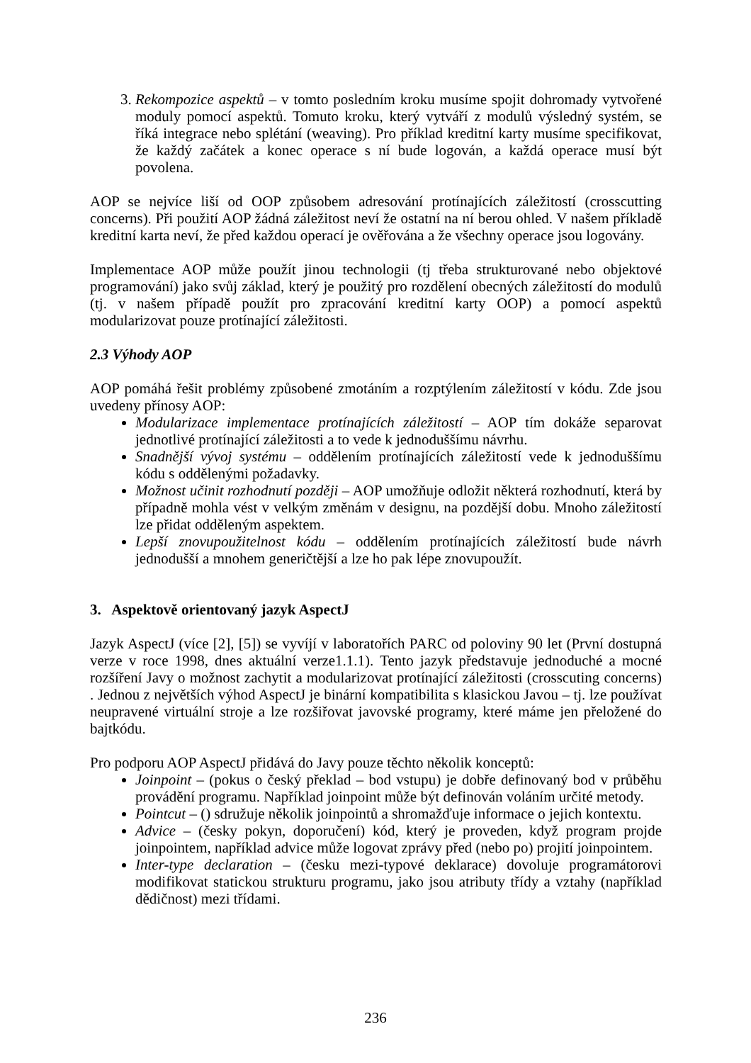3. Rekompozice aspektů – v tomto posledním kroku musíme spojit dohromady vytvořené moduly pomocí aspektů. Tomuto kroku, který vytváří z modulů výsledný systém, se říká integrace nebo splétání (weaving). Pro příklad kreditní karty musíme specifikovat, že každý začátek a konec operace s ní bude logován, a každá operace musí být povolena.
AOP se nejvíce liší od OOP způsobem adresování protínajících záležitostí (crosscutting concerns). Při použití AOP žádná záležitost neví že ostatní na ní berou ohled. V našem příkladě kreditní karta neví, že před každou operací je ověřována a že všechny operace jsou logovány.
Implementace AOP může použít jinou technologii (tj třeba strukturované nebo objektové programování) jako svůj základ, který je použitý pro rozdělení obecných záležitostí do modulů (tj. v našem případě použít pro zpracování kreditní karty OOP) a pomocí aspektů modularizovat pouze protínající záležitosti.
2.3 Výhody AOP
AOP pomáhá řešit problémy způsobené zmotáním a rozptýlením záležitostí v kódu. Zde jsou uvedeny přínosy AOP:
Modularizace implementace protínajících záležitostí – AOP tím dokáže separovat jednotlivé protínající záležitosti a to vede k jednoduššímu návrhu.
Snadnější vývoj systému – oddělením protínajících záležitostí vede k jednoduššímu kódu s oddělenými požadavky.
Možnost učinit rozhodnutí později – AOP umožňuje odložit některá rozhodnutí, která by případně mohla vést v velkým změnám v designu, na pozdější dobu. Mnoho záležitostí lze přidat odděleným aspektem.
Lepší znovupoužitelnost kódu – oddělením protínajících záležitostí bude návrh jednodušší a mnohem generičtější a lze ho pak lépe znovupoužít.
3. Aspektově orientovaný jazyk AspectJ
Jazyk AspectJ (více [2], [5]) se vyvíjí v laboratořích PARC od poloviny 90 let (První dostupná verze v roce 1998, dnes aktuální verze1.1.1). Tento jazyk představuje jednoduché a mocné rozšíření Javy o možnost zachytit a modularizovat protínající záležitosti (crosscuting concerns) . Jednou z největších výhod AspectJ je binární kompatibilita s klasickou Javou – tj. lze používat neupravené virtuální stroje a lze rozšiřovat javovské programy, které máme jen přeložené do bajtkódu.
Pro podporu AOP AspectJ přidává do Javy pouze těchto několik konceptů:
Joinpoint – (pokus o český překlad – bod vstupu) je dobře definovaný bod v průběhu provádění programu. Například joinpoint může být definován voláním určité metody.
Pointcut – () sdružuje několik joinpointů a shromažďuje informace o jejich kontextu.
Advice – (česky pokyn, doporučení) kód, který je proveden, když program projde joinpointem, například advice může logovat zprávy před (nebo po) projití joinpointem.
Inter-type declaration – (česku mezi-typové deklarace) dovoluje programátorovi modifikovat statickou strukturu programu, jako jsou atributy třídy a vztahy (například dědičnost) mezi třídami.
236